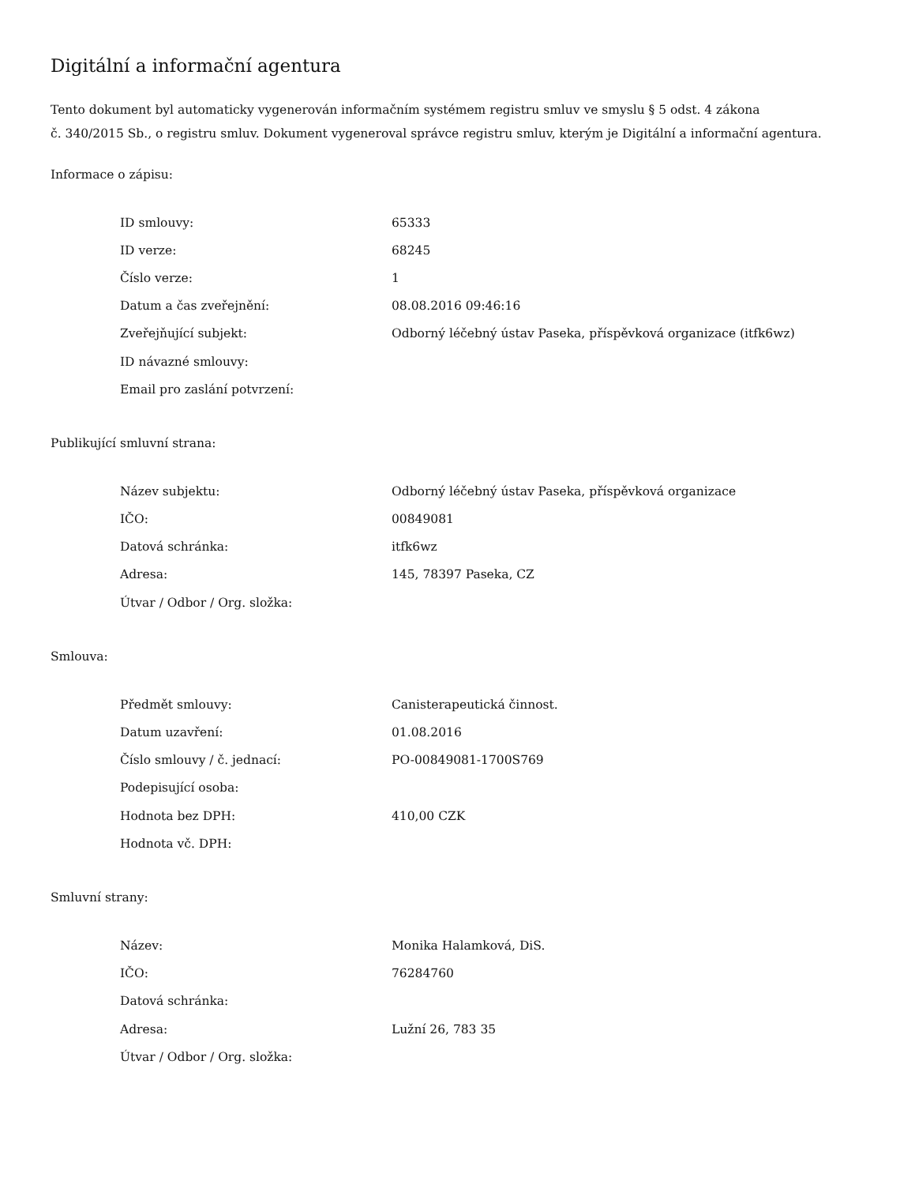Digitální a informační agentura
Tento dokument byl automaticky vygenerován informačním systémem registru smluv ve smyslu § 5 odst. 4 zákona
č. 340/2015 Sb., o registru smluv. Dokument vygeneroval správce registru smluv, kterým je Digitální a informační agentura.
Informace o zápisu:
| ID smlouvy: | 65333 |
| ID verze: | 68245 |
| Číslo verze: | 1 |
| Datum a čas zveřejnění: | 08.08.2016 09:46:16 |
| Zveřejňující subjekt: | Odborný léčebný ústav Paseka, příspěvková organizace (itfk6wz) |
| ID návazné smlouvy: | |
| Email pro zaslání potvrzení: | |
Publikující smluvní strana:
| Název subjektu: | Odborný léčebný ústav Paseka, příspěvková organizace |
| IČO: | 00849081 |
| Datová schránka: | itfk6wz |
| Adresa: | 145, 78397 Paseka, CZ |
| Útvar / Odbor / Org. složka: | |
Smlouva:
| Předmět smlouvy: | Canisterapeutická činnost. |
| Datum uzavření: | 01.08.2016 |
| Číslo smlouvy / č. jednací: | PO-00849081-1700S769 |
| Podepisující osoba: | |
| Hodnota bez DPH: | 410,00 CZK |
| Hodnota vč. DPH: | |
Smluvní strany:
| Název: | Monika Halamková, DiS. |
| IČO: | 76284760 |
| Datová schránka: | |
| Adresa: | Lužní 26, 783 35 |
| Útvar / Odbor / Org. složka: | |